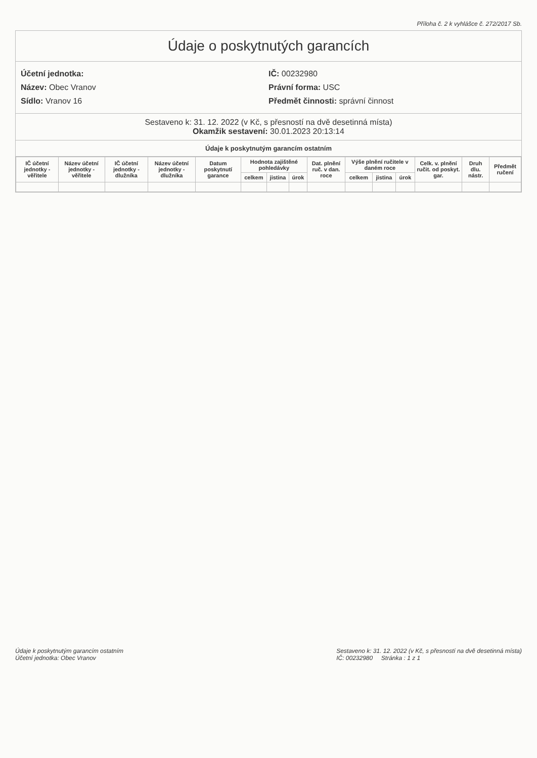Příloha č. 2 k vyhlášce č. 272/2017 Sb.
Údaje o poskytnutých garancích
Účetní jednotka:
Název: Obec Vranov
Sídlo: Vranov 16
IČ: 00232980
Právní forma: USC
Předmět činnosti: správní činnost
Sestaveno k: 31. 12. 2022 (v Kč, s přesností na dvě desetinná místa)
Okamžik sestavení: 30.01.2023 20:13:14
Údaje k poskytnutým garancím ostatním
| IČ účetní jednotky -věřitele | Název účetní jednotky - věřitele | IČ účetní jednotky -dlužníka | Název účetní jednotky - dlužníka | Datum poskytnutí garance | Hodnota zajištěné pohledávky | | | Dat. plnění ruč. v dan. roce | Výše plnění ručitele v daném roce | | | Celk. v. plnění ručit. od poskyt. gar. | Druh dlu. nástr. | Předmět ručení |
| --- | --- | --- | --- | --- | --- | --- | --- | --- | --- | --- | --- | --- | --- | --- |
| | | | | | celkem | jistina | úrok | | celkem | jistina | úrok | | | |
Údaje k poskytnutým garancím ostatním
Účetní jednotka: Obec Vranov
Sestaveno k: 31. 12. 2022 (v Kč, s přesností na dvě desetinná místa)
IČ: 00232980 Stránka : 1 z 1